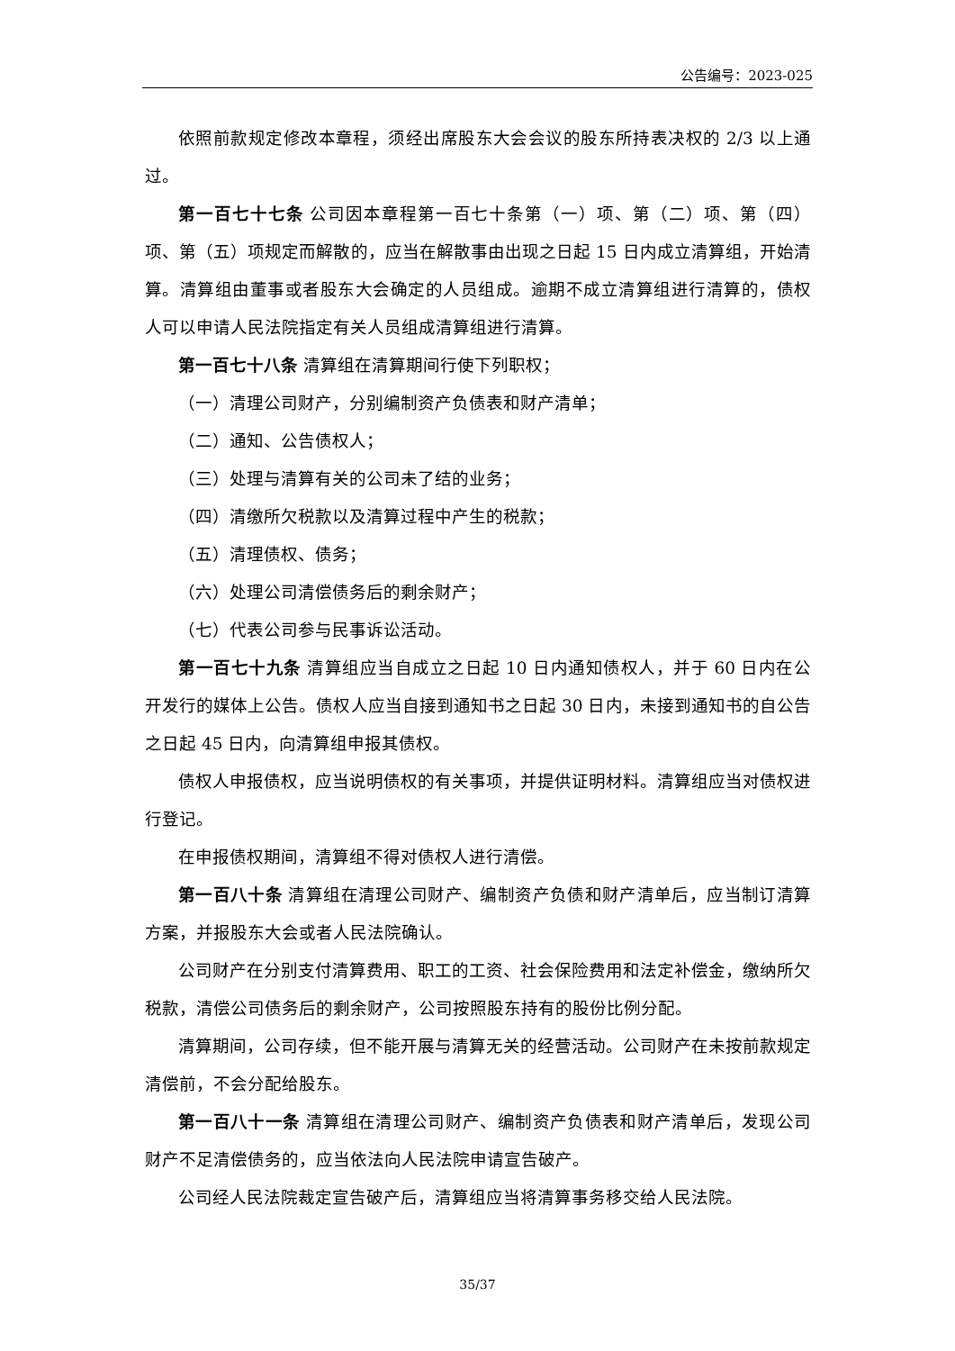公告编号：2023-025
依照前款规定修改本章程，须经出席股东大会会议的股东所持表决权的 2/3 以上通过。
第一百七十七条 公司因本章程第一百七十条第（一）项、第（二）项、第（四）项、第（五）项规定而解散的，应当在解散事由出现之日起 15 日内成立清算组，开始清算。清算组由董事或者股东大会确定的人员组成。逾期不成立清算组进行清算的，债权人可以申请人民法院指定有关人员组成清算组进行清算。
第一百七十八条 清算组在清算期间行使下列职权；
（一）清理公司财产，分别编制资产负债表和财产清单；
（二）通知、公告债权人；
（三）处理与清算有关的公司未了结的业务；
（四）清缴所欠税款以及清算过程中产生的税款；
（五）清理债权、债务；
（六）处理公司清偿债务后的剩余财产；
（七）代表公司参与民事诉讼活动。
第一百七十九条 清算组应当自成立之日起 10 日内通知债权人，并于 60 日内在公开发行的媒体上公告。债权人应当自接到通知书之日起 30 日内，未接到通知书的自公告之日起 45 日内，向清算组申报其债权。
债权人申报债权，应当说明债权的有关事项，并提供证明材料。清算组应当对债权进行登记。
在申报债权期间，清算组不得对债权人进行清偿。
第一百八十条 清算组在清理公司财产、编制资产负债和财产清单后，应当制订清算方案，并报股东大会或者人民法院确认。
公司财产在分别支付清算费用、职工的工资、社会保险费用和法定补偿金，缴纳所欠税款，清偿公司债务后的剩余财产，公司按照股东持有的股份比例分配。
清算期间，公司存续，但不能开展与清算无关的经营活动。公司财产在未按前款规定清偿前，不会分配给股东。
第一百八十一条 清算组在清理公司财产、编制资产负债表和财产清单后，发现公司财产不足清偿债务的，应当依法向人民法院申请宣告破产。
公司经人民法院裁定宣告破产后，清算组应当将清算事务移交给人民法院。
35/37